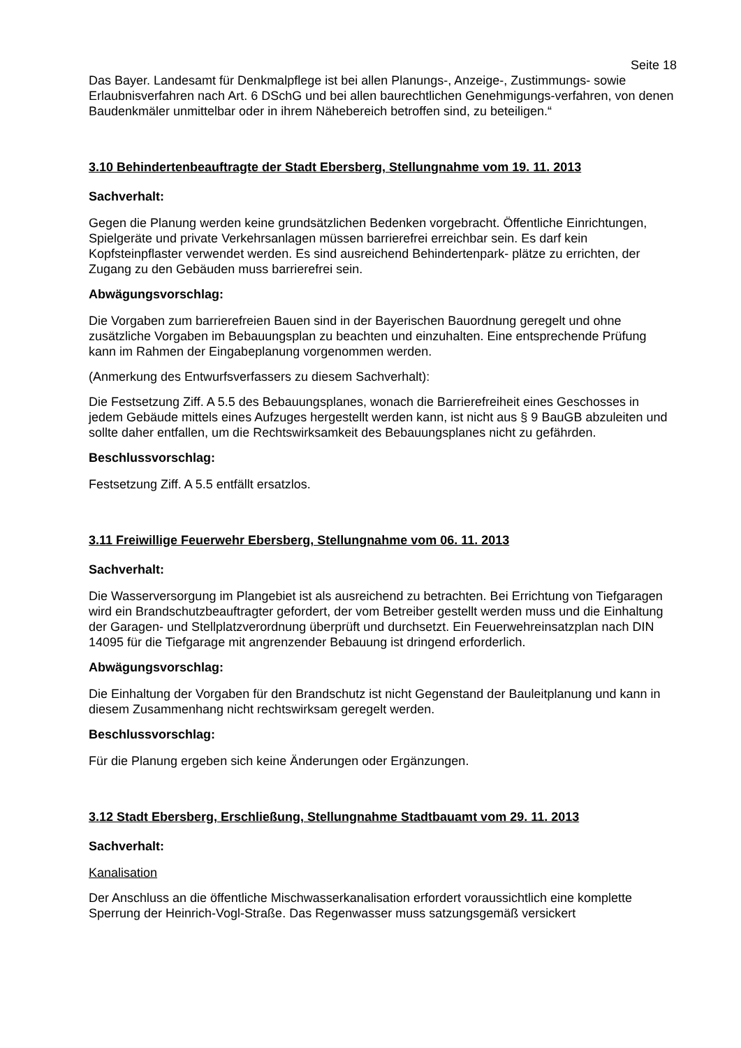Seite 18
Das Bayer. Landesamt für Denkmalpflege ist bei allen Planungs-, Anzeige-, Zustimmungs- sowie Erlaubnisverfahren nach Art. 6 DSchG und bei allen baurechtlichen Genehmigungs-verfahren, von denen Baudenkmäler unmittelbar oder in ihrem Nähebereich betroffen sind, zu beteiligen.“
3.10 Behindertenbeauftragte der Stadt Ebersberg, Stellungnahme vom 19. 11. 2013
Sachverhalt:
Gegen die Planung werden keine grundsätzlichen Bedenken vorgebracht. Öffentliche Einrichtungen, Spielgeräte und private Verkehrsanlagen müssen barrierefrei erreichbar sein. Es darf kein Kopfsteinpflaster verwendet werden. Es sind ausreichend Behindertenpark- plätze zu errichten, der Zugang zu den Gebäuden muss barrierefrei sein.
Abwägungsvorschlag:
Die Vorgaben zum barrierefreien Bauen sind in der Bayerischen Bauordnung geregelt und ohne zusätzliche Vorgaben im Bebauungsplan zu beachten und einzuhalten. Eine entsprechende Prüfung kann im Rahmen der Eingabeplanung vorgenommen werden.
(Anmerkung des Entwurfsverfassers zu diesem Sachverhalt):
Die Festsetzung Ziff. A 5.5 des Bebauungsplanes, wonach die Barrierefreiheit eines Geschosses in jedem Gebäude mittels eines Aufzuges hergestellt werden kann, ist nicht aus § 9 BauGB abzuleiten und sollte daher entfallen, um die Rechtswirksamkeit des Bebauungsplanes nicht zu gefährden.
Beschlussvorschlag:
Festsetzung Ziff. A 5.5 entfällt ersatzlos.
3.11 Freiwillige Feuerwehr Ebersberg, Stellungnahme vom 06. 11. 2013
Sachverhalt:
Die Wasserversorgung im Plangebiet ist als ausreichend zu betrachten. Bei Errichtung von Tiefgaragen wird ein Brandschutzbeauftragter gefordert, der vom Betreiber gestellt werden muss und die Einhaltung der Garagen- und Stellplatzverordnung überprüft und durchsetzt. Ein Feuerwehreinsatzplan nach DIN 14095 für die Tiefgarage mit angrenzender Bebauung ist dringend erforderlich.
Abwägungsvorschlag:
Die Einhaltung der Vorgaben für den Brandschutz ist nicht Gegenstand der Bauleitplanung und kann in diesem Zusammenhang nicht rechtswirksam geregelt werden.
Beschlussvorschlag:
Für die Planung ergeben sich keine Änderungen oder Ergänzungen.
3.12 Stadt Ebersberg, Erschließung, Stellungnahme Stadtbauamt vom 29. 11. 2013
Sachverhalt:
Kanalisation
Der Anschluss an die öffentliche Mischwasserkanalisation erfordert voraussichtlich eine komplette Sperrung der Heinrich-Vogl-Straße. Das Regenwasser muss satzungsgemäß versickert